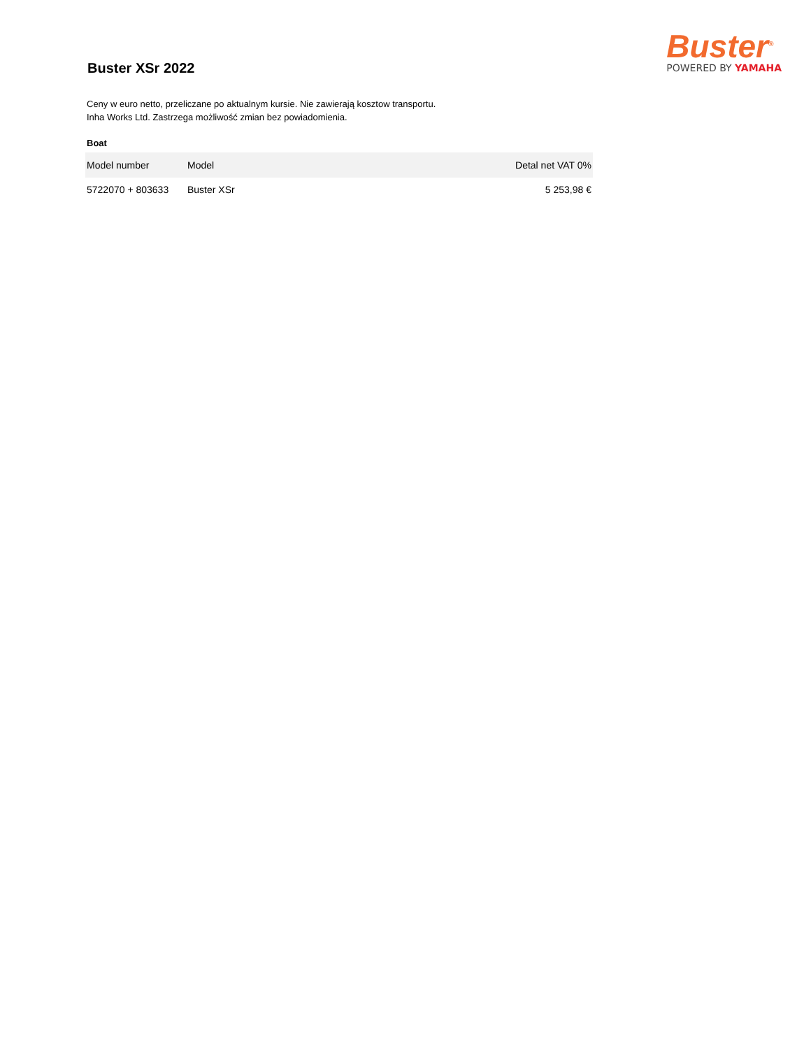Buster XSr 2022
Buster<sup>®</sup>
POWERED BY YAMAHA
Ceny w euro netto, przeliczane po aktualnym kursie. Nie zawierają kosztow transportu.
Inha Works Ltd. Zastrzega możliwość zmian bez powiadomienia.
Boat
| Model number | Model | Detal net VAT 0% |
| --- | --- | --- |
| 5722070 + 803633 | Buster XSr | 5 253,98 € |